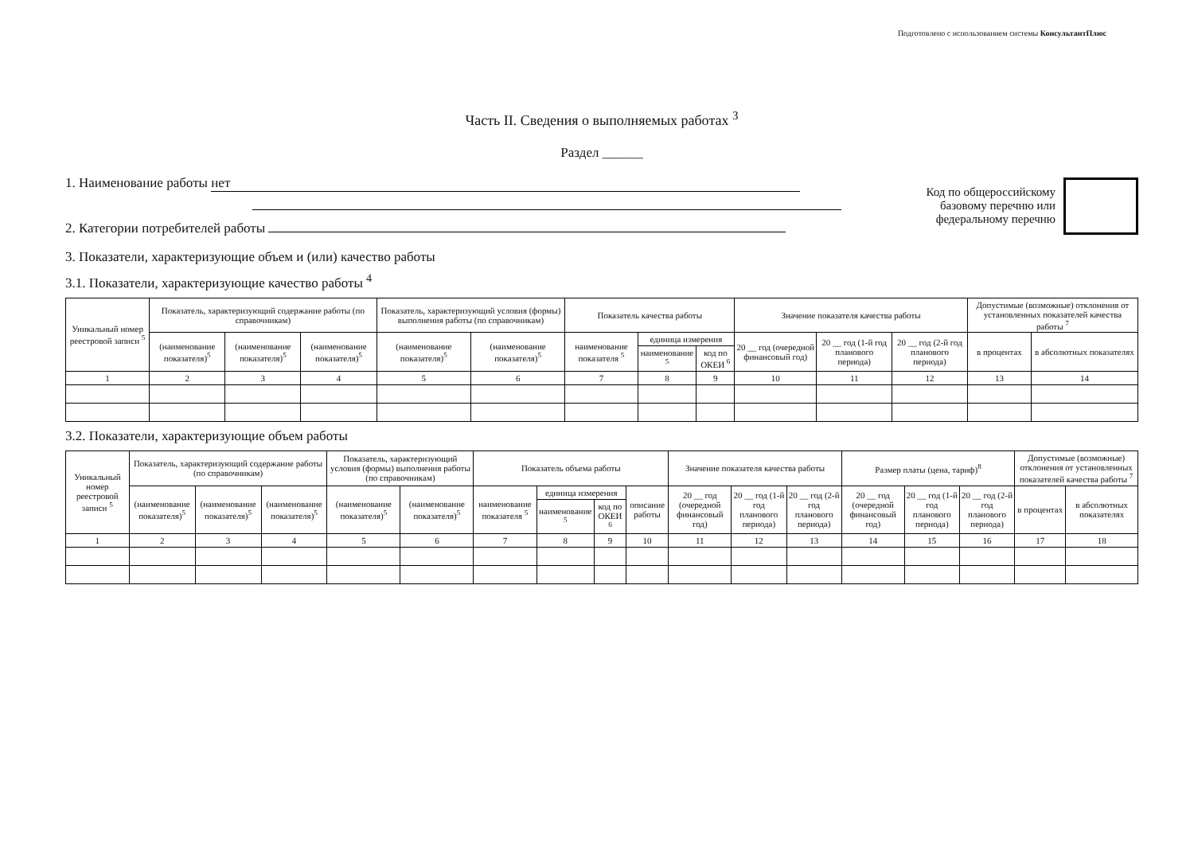Подготовлено с использованием системы КонсультантПлюс
Часть II. Сведения о выполняемых работах <sup>3</sup>
Раздел ______
1. Наименование работы нет
2. Категории потребителей работы
Код по общероссийскому
базовому перечню или
федеральному перечню
3. Показатели, характеризующие объем и (или) качество работы
3.1. Показатели, характеризующие качество работы <sup>4</sup>
| Уникальный номер реестровой записи <sup>5</sup> | Показатель, характеризующий содержание работы (по справочникам) | | | Показатель, характеризующий условия (формы) выполнения работы (по справочникам) | | Показатель качества работы | | | Значение показателя качества работы | | | Допустимые (возможные) отклонения от установленных показателей качества работы <sup>7</sup> | |
| --- | --- | --- | --- | --- | --- | --- | --- | --- | --- | --- | --- | --- | --- |
| | (наименование показателя)<sup>5</sup> | (наименование показателя)<sup>5</sup> | (наименование показателя)<sup>5</sup> | (наименование показателя)<sup>5</sup> | (наименование показателя)<sup>5</sup> | наименование показателя <sup>5</sup> | единица измерения | | 20 __ год (очередной финансовый год) | 20 __ год (1-й год планового периода) | 20 __ год (2-й год планового периода) | в процентах | в абсолютных показателях |
| | | | | | | | наименование <sup>5</sup> | код по ОКЕИ <sup>6</sup> | | | | | |
| 1 | 2 | 3 | 4 | 5 | 6 | 7 | 8 | 9 | 10 | 11 | 12 | 13 | 14 |
3.2. Показатели, характеризующие объем работы
| Уникальный номер реестровой записи <sup>5</sup> | Показатель, характеризующий содержание работы (по справочникам) | | | Показатель, характеризующий условия (формы) выполнения работы (по справочникам) | | Показатель объема работы | | | | Значение показателя качества работы | | | Размер платы (цена, тариф)<sup>8</sup> | | | Допустимые (возможные) отклонения от установленных показателей качества работы <sup>7</sup> | |
| --- | --- | --- | --- | --- | --- | --- | --- | --- | --- | --- | --- | --- | --- | --- | --- | --- | --- |
| | (наименование показателя)<sup>5</sup> | (наименование показателя)<sup>5</sup> | (наименование показателя)<sup>5</sup> | (наименование показателя)<sup>5</sup> | (наименование показателя)<sup>5</sup> | наименование показателя <sup>5</sup> | единица измерения | | описание работы | 20 __ год (очередной финансовый год) | 20 __ год (1-й год планового периода) | 20 __ год (2-й год планового периода) | 20 __ год (очередной финансовый год) | 20 __ год (1-й год планового периода) | 20 __ год (2-й год планового периода) | в процентах | в абсолютных показателях |
| | | | | | | | наименование <sup>5</sup> | код по ОКЕИ <sup>6</sup> | | | | | | | | | |
| 1 | 2 | 3 | 4 | 5 | 6 | 7 | 8 | 9 | 10 | 11 | 12 | 13 | 14 | 15 | 16 | 17 | 18 |